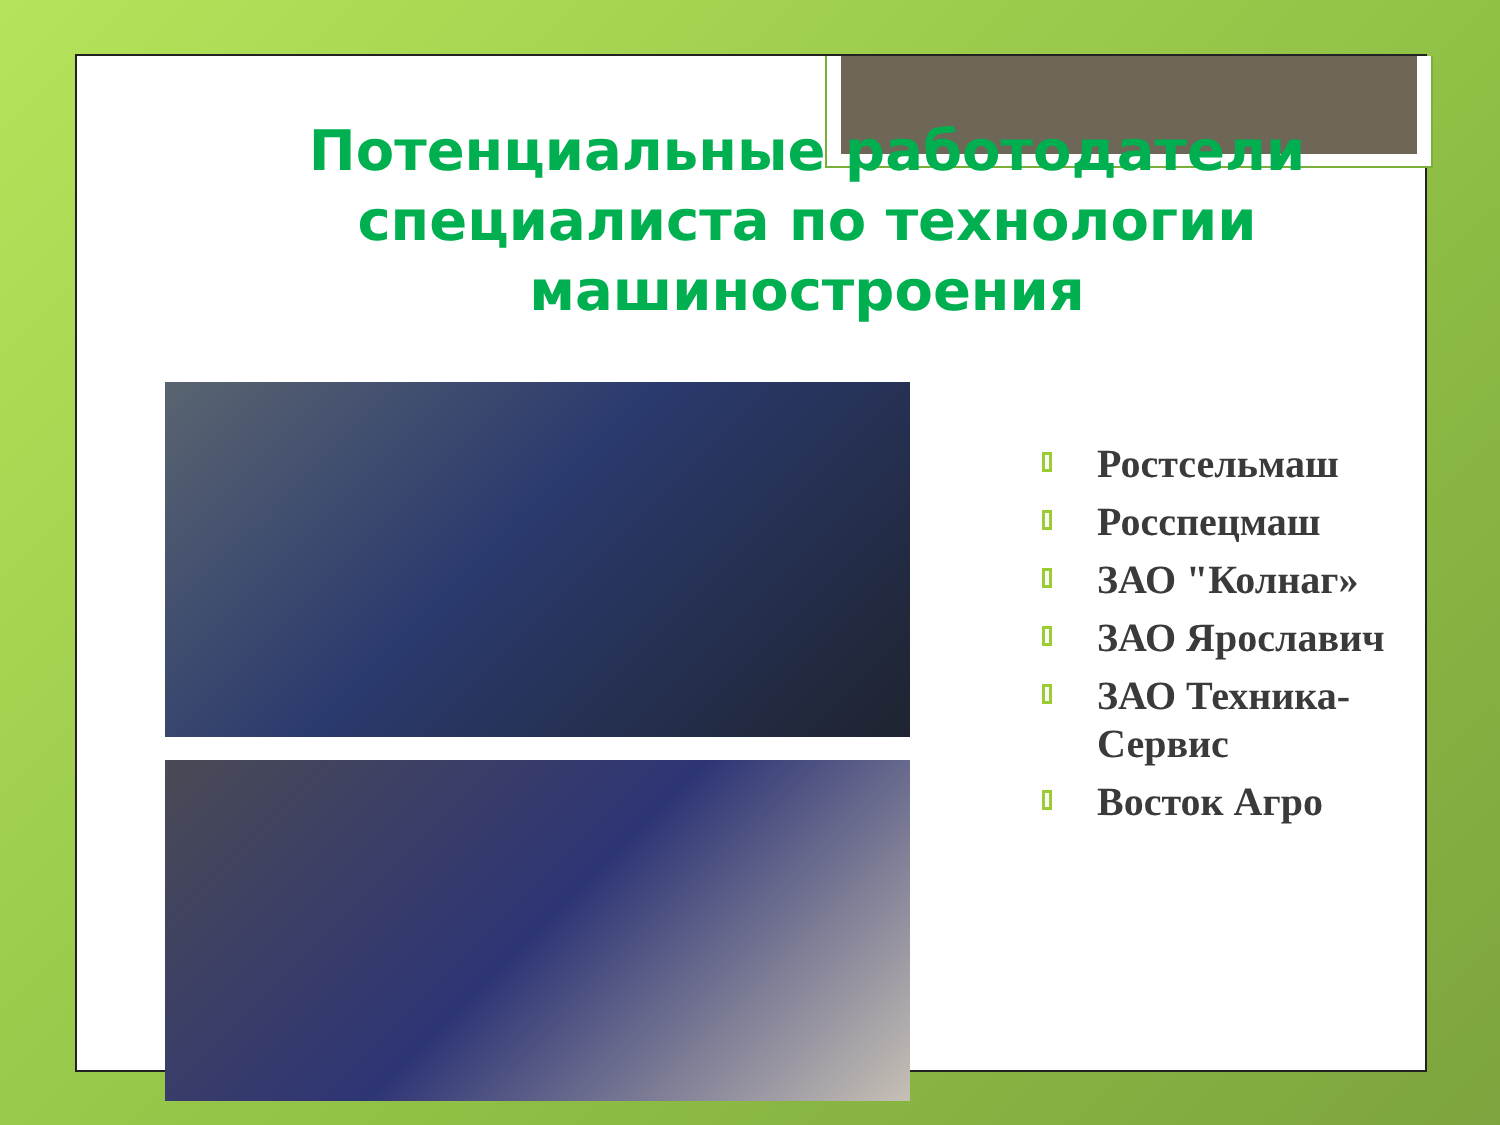Потенциальные работодатели специалиста по технологии машиностроения
Ростсельмаш
Росспецмаш
ЗАО "Колнаг»
ЗАО Ярославич
ЗАО Техника-Сервис
Восток Агро